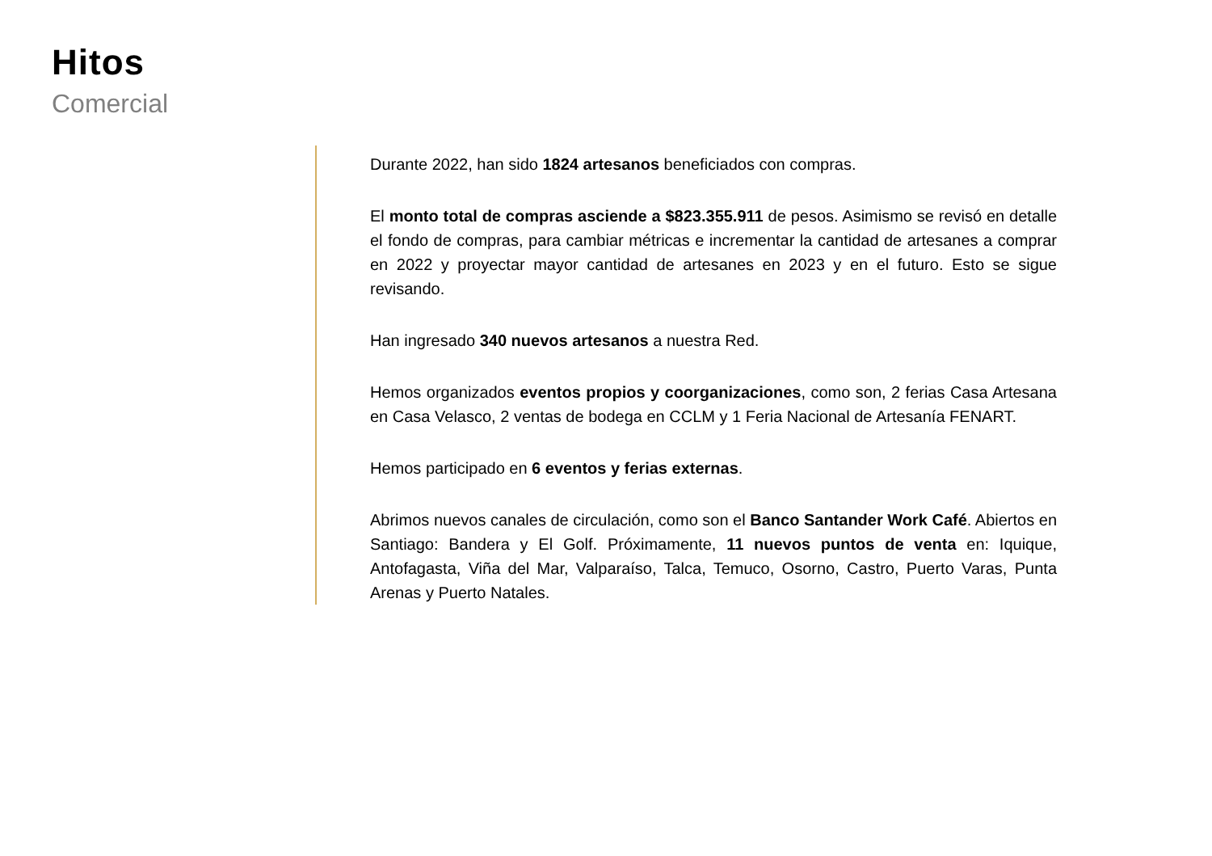Hitos
Comercial
Durante 2022, han sido 1824 artesanos beneficiados con compras.
El monto total de compras asciende a $823.355.911 de pesos. Asimismo se revisó en detalle el fondo de compras, para cambiar métricas e incrementar la cantidad de artesanes a comprar en 2022 y proyectar mayor cantidad de artesanes en 2023 y en el futuro. Esto se sigue revisando.
Han ingresado 340 nuevos artesanos a nuestra Red.
Hemos organizados eventos propios y coorganizaciones, como son, 2 ferias Casa Artesana en Casa Velasco, 2 ventas de bodega en CCLM y 1 Feria Nacional de Artesanía FENART.
Hemos participado en 6 eventos y ferias externas.
Abrimos nuevos canales de circulación, como son el Banco Santander Work Café. Abiertos en Santiago: Bandera y El Golf. Próximamente, 11 nuevos puntos de venta en: Iquique, Antofagasta, Viña del Mar, Valparaíso, Talca, Temuco, Osorno, Castro, Puerto Varas, Punta Arenas y Puerto Natales.